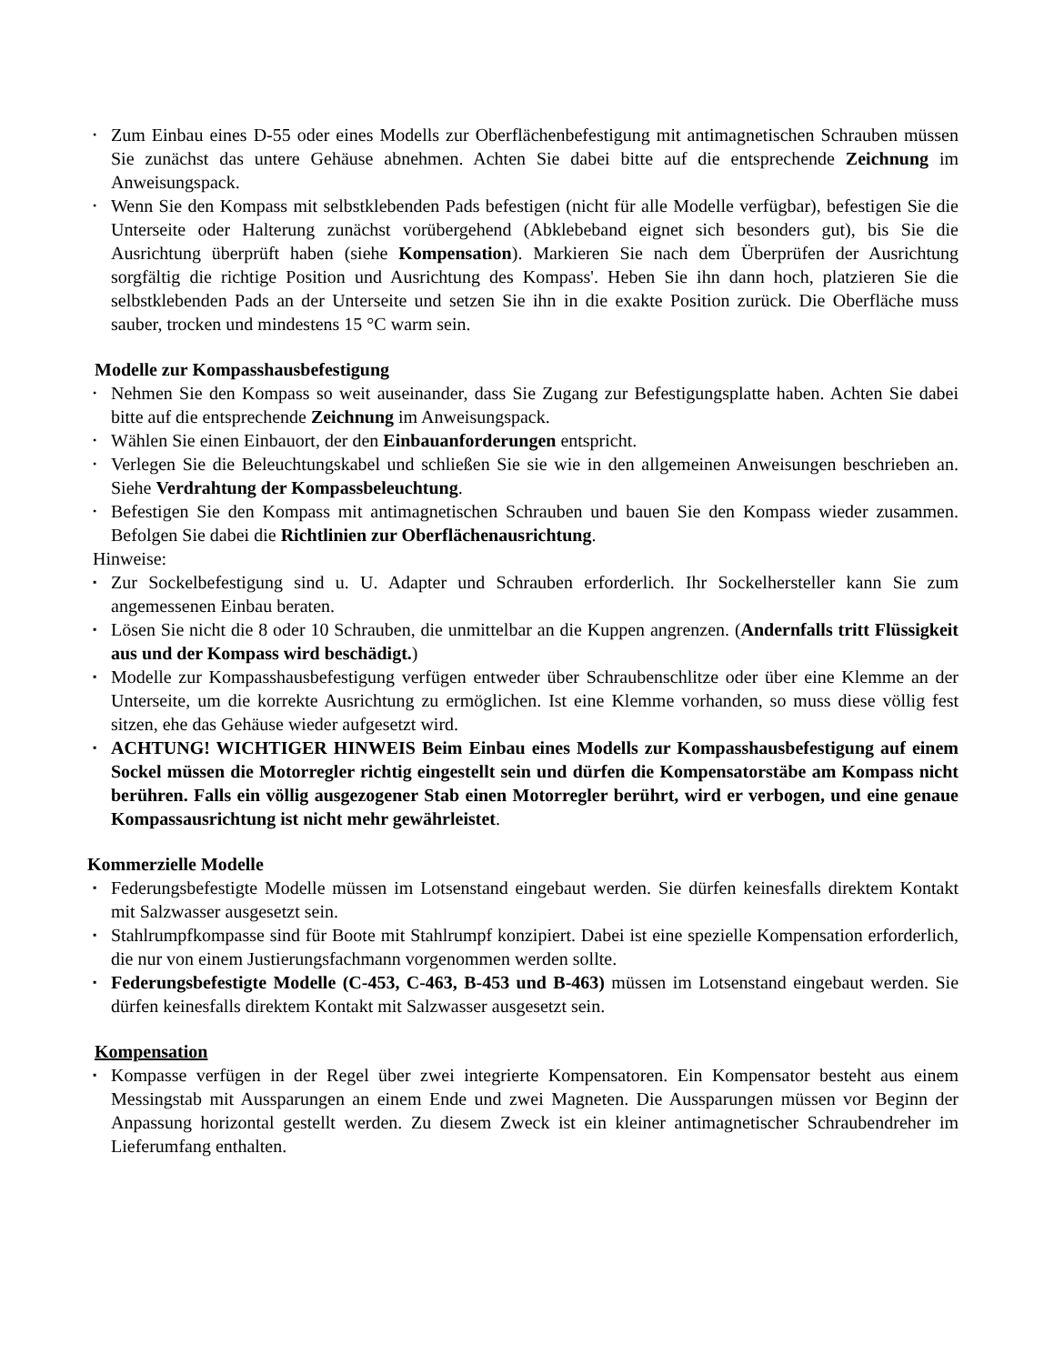• Zum Einbau eines D-55 oder eines Modells zur Oberflächenbefestigung mit antimagnetischen Schrauben müssen Sie zunächst das untere Gehäuse abnehmen. Achten Sie dabei bitte auf die entsprechende Zeichnung im Anweisungspack.
• Wenn Sie den Kompass mit selbstklebenden Pads befestigen (nicht für alle Modelle verfügbar), befestigen Sie die Unterseite oder Halterung zunächst vorübergehend (Abklebeband eignet sich besonders gut), bis Sie die Ausrichtung überprüft haben (siehe Kompensation). Markieren Sie nach dem Überprüfen der Ausrichtung sorgfältig die richtige Position und Ausrichtung des Kompass'. Heben Sie ihn dann hoch, platzieren Sie die selbstklebenden Pads an der Unterseite und setzen Sie ihn in die exakte Position zurück. Die Oberfläche muss sauber, trocken und mindestens 15 °C warm sein.
Modelle zur Kompasshausbefestigung
• Nehmen Sie den Kompass so weit auseinander, dass Sie Zugang zur Befestigungsplatte haben. Achten Sie dabei bitte auf die entsprechende Zeichnung im Anweisungspack.
• Wählen Sie einen Einbauort, der den Einbauanforderungen entspricht.
• Verlegen Sie die Beleuchtungskabel und schließen Sie sie wie in den allgemeinen Anweisungen beschrieben an. Siehe Verdrahtung der Kompassbeleuchtung.
• Befestigen Sie den Kompass mit antimagnetischen Schrauben und bauen Sie den Kompass wieder zusammen. Befolgen Sie dabei die Richtlinien zur Oberflächenausrichtung.
Hinweise:
▪ Zur Sockelbefestigung sind u. U. Adapter und Schrauben erforderlich. Ihr Sockelhersteller kann Sie zum angemessenen Einbau beraten.
▪ Lösen Sie nicht die 8 oder 10 Schrauben, die unmittelbar an die Kuppen angrenzen. (Andernfalls tritt Flüssigkeit aus und der Kompass wird beschädigt.)
▪ Modelle zur Kompasshausbefestigung verfügen entweder über Schraubenschlitze oder über eine Klemme an der Unterseite, um die korrekte Ausrichtung zu ermöglichen. Ist eine Klemme vorhanden, so muss diese völlig fest sitzen, ehe das Gehäuse wieder aufgesetzt wird.
▪ ACHTUNG! WICHTIGER HINWEIS Beim Einbau eines Modells zur Kompasshausbefestigung auf einem Sockel müssen die Motorregler richtig eingestellt sein und dürfen die Kompensatorstäbe am Kompass nicht berühren. Falls ein völlig ausgezogener Stab einen Motorregler berührt, wird er verbogen, und eine genaue Kompassausrichtung ist nicht mehr gewährleistet.
Kommerzielle Modelle
▪ Federungsbefestigte Modelle müssen im Lotsenstand eingebaut werden. Sie dürfen keinesfalls direktem Kontakt mit Salzwasser ausgesetzt sein.
▪ Stahlrumpfkompasse sind für Boote mit Stahlrumpf konzipiert. Dabei ist eine spezielle Kompensation erforderlich, die nur von einem Justierungsfachmann vorgenommen werden sollte.
▪ Federungsbefestigte Modelle (C-453, C-463, B-453 und B-463) müssen im Lotsenstand eingebaut werden. Sie dürfen keinesfalls direktem Kontakt mit Salzwasser ausgesetzt sein.
Kompensation
▪ Kompasse verfügen in der Regel über zwei integrierte Kompensatoren. Ein Kompensator besteht aus einem Messingstab mit Aussparungen an einem Ende und zwei Magneten. Die Aussparungen müssen vor Beginn der Anpassung horizontal gestellt werden. Zu diesem Zweck ist ein kleiner antimagnetischer Schraubendreher im Lieferumfang enthalten.